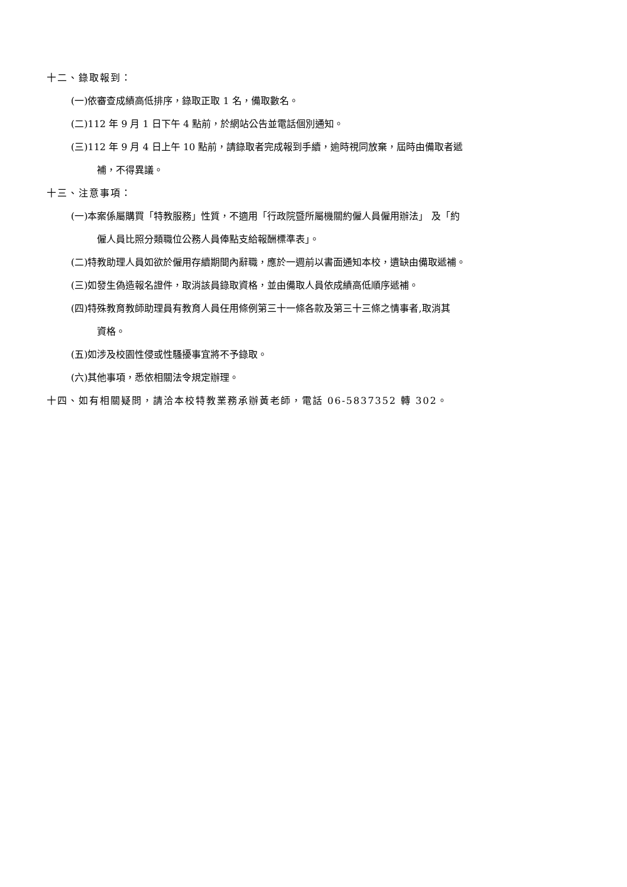十二、錄取報到：
(一)依審查成績高低排序，錄取正取 1 名，備取數名。
(二)112 年 9 月 1 日下午 4 點前，於網站公告並電話個別通知。
(三)112 年 9 月 4 日上午 10 點前，請錄取者完成報到手續，逾時視同放棄，屆時由備取者遞
補，不得異議。
十三、注意事項：
(一)本案係屬購買「特教服務」性質，不適用「行政院暨所屬機關約僱人員僱用辦法」 及「約
僱人員比照分類職位公務人員俸點支給報酬標準表」。
(二)特教助理人員如欲於僱用存續期間內辭職，應於一週前以書面通知本校，遺缺由備取遞補。
(三)如發生偽造報名證件，取消該員錄取資格，並由備取人員依成績高低順序遞補。
(四)特殊教育教師助理員有教育人員任用條例第三十一條各款及第三十三條之情事者,取消其
資格。
(五)如涉及校園性侵或性騷擾事宜將不予錄取。
(六)其他事項，悉依相關法令規定辦理。
十四、如有相關疑問，請洽本校特教業務承辦黃老師，電話 06-5837352 轉 302。